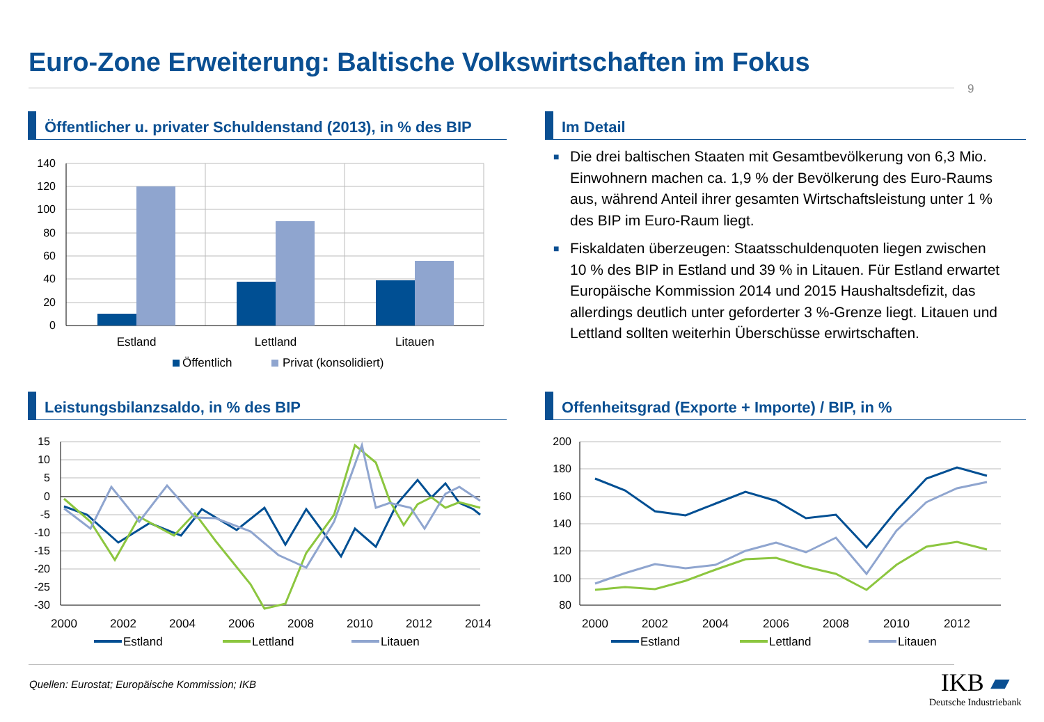Euro-Zone Erweiterung: Baltische Volkswirtschaften im Fokus
9
Öffentlicher u. privater Schuldenstand (2013), in % des BIP
140
120
100
80
60
40
20
0
Estland
Lettland
Litauen
Öffentlich
Privat (konsolidiert)
Im Detail
■ Die drei baltischen Staaten mit Gesamtbevölkerung von 6,3 Mio. Einwohnern machen ca. 1,9 % der Bevölkerung des Euro-Raums aus, während Anteil ihrer gesamten Wirtschaftsleistung unter 1 % des BIP im Euro-Raum liegt.
■ Fiskaldaten überzeugen: Staatsschuldenquoten liegen zwischen 10 % des BIP in Estland und 39 % in Litauen. Für Estland erwartet Europäische Kommission 2014 und 2015 Haushaltsdefizit, das allerdings deutlich unter geforderter 3 %-Grenze liegt. Litauen und Lettland sollten weiterhin Überschüsse erwirtschaften.
Leistungsbilanzsaldo, in % des BIP
15
10
5
0
-5
-10
-15
-20
-25
-30
2000
2002
2004
2006
2008
2010
2012
2014
Estland
Lettland
Litauen
Offenheitsgrad (Exporte + Importe) / BIP, in %
200
180
160
140
120
100
80
2000
2002
2004
2006
2008
2010
2012
Estland
Lettland
Litauen
Quellen: Eurostat; Europäische Kommission; IKB
IKB ▰
Deutsche Industriebank